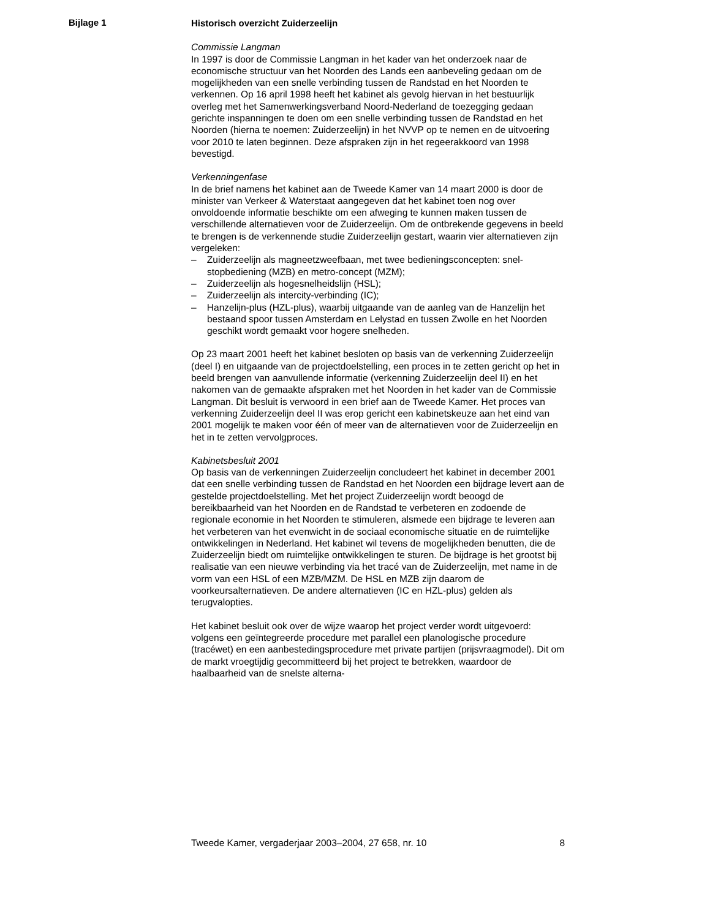Bijlage 1
Historisch overzicht Zuiderzeelijn
Commissie Langman
In 1997 is door de Commissie Langman in het kader van het onderzoek naar de economische structuur van het Noorden des Lands een aanbeveling gedaan om de mogelijkheden van een snelle verbinding tussen de Randstad en het Noorden te verkennen. Op 16 april 1998 heeft het kabinet als gevolg hiervan in het bestuurlijk overleg met het Samenwerkingsverband Noord-Nederland de toezegging gedaan gerichte inspanningen te doen om een snelle verbinding tussen de Randstad en het Noorden (hierna te noemen: Zuiderzeelijn) in het NVVP op te nemen en de uitvoering voor 2010 te laten beginnen. Deze afspraken zijn in het regeerakkoord van 1998 bevestigd.
Verkenningenfase
In de brief namens het kabinet aan de Tweede Kamer van 14 maart 2000 is door de minister van Verkeer & Waterstaat aangegeven dat het kabinet toen nog over onvoldoende informatie beschikte om een afweging te kunnen maken tussen de verschillende alternatieven voor de Zuiderzeelijn. Om de ontbrekende gegevens in beeld te brengen is de verkennende studie Zuiderzeelijn gestart, waarin vier alternatieven zijn vergeleken:
– Zuiderzeelijn als magneetzweefbaan, met twee bedieningsconcepten: snel-stopbediening (MZB) en metro-concept (MZM);
– Zuiderzeelijn als hogesnelheidslijn (HSL);
– Zuiderzeelijn als intercity-verbinding (IC);
– Hanzelijn-plus (HZL-plus), waarbij uitgaande van de aanleg van de Hanzelijn het bestaand spoor tussen Amsterdam en Lelystad en tussen Zwolle en het Noorden geschikt wordt gemaakt voor hogere snelheden.
Op 23 maart 2001 heeft het kabinet besloten op basis van de verkenning Zuiderzeelijn (deel I) en uitgaande van de projectdoelstelling, een proces in te zetten gericht op het in beeld brengen van aanvullende informatie (verkenning Zuiderzeelijn deel II) en het nakomen van de gemaakte afspraken met het Noorden in het kader van de Commissie Langman. Dit besluit is verwoord in een brief aan de Tweede Kamer. Het proces van verkenning Zuiderzeelijn deel II was erop gericht een kabinetskeuze aan het eind van 2001 mogelijk te maken voor één of meer van de alternatieven voor de Zuiderzeelijn en het in te zetten vervolgproces.
Kabinetsbesluit 2001
Op basis van de verkenningen Zuiderzeelijn concludeert het kabinet in december 2001 dat een snelle verbinding tussen de Randstad en het Noorden een bijdrage levert aan de gestelde projectdoelstelling. Met het project Zuiderzeelijn wordt beoogd de bereikbaarheid van het Noorden en de Randstad te verbeteren en zodoende de regionale economie in het Noorden te stimuleren, alsmede een bijdrage te leveren aan het verbeteren van het evenwicht in de sociaal economische situatie en de ruimtelijke ontwikkelingen in Nederland. Het kabinet wil tevens de mogelijkheden benutten, die de Zuiderzeelijn biedt om ruimtelijke ontwikkelingen te sturen. De bijdrage is het grootst bij realisatie van een nieuwe verbinding via het tracé van de Zuiderzeelijn, met name in de vorm van een HSL of een MZB/MZM. De HSL en MZB zijn daarom de voorkeursalternatieven. De andere alternatieven (IC en HZL-plus) gelden als terugvalopties.
Het kabinet besluit ook over de wijze waarop het project verder wordt uitgevoerd: volgens een geïntegreerde procedure met parallel een planologische procedure (tracéwet) en een aanbestedingsprocedure met private partijen (prijsvraagmodel). Dit om de markt vroegtijdig gecommitteerd bij het project te betrekken, waardoor de haalbaarheid van de snelste alterna-
Tweede Kamer, vergaderjaar 2003–2004, 27 658, nr. 10 8